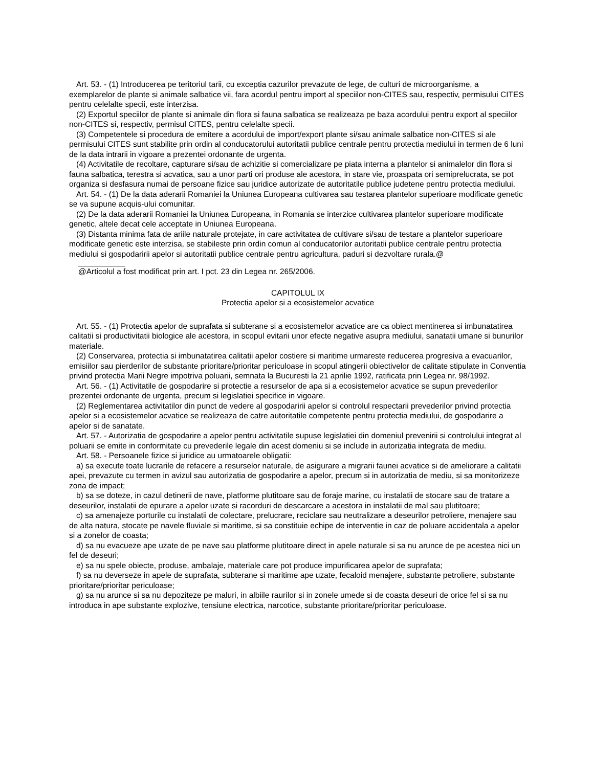Art. 53. - (1) Introducerea pe teritoriul tarii, cu exceptia cazurilor prevazute de lege, de culturi de microorganisme, a exemplarelor de plante si animale salbatice vii, fara acordul pentru import al speciilor non-CITES sau, respectiv, permisului CITES pentru celelalte specii, este interzisa.
(2) Exportul speciilor de plante si animale din flora si fauna salbatica se realizeaza pe baza acordului pentru export al speciilor non-CITES si, respectiv, permisul CITES, pentru celelalte specii.
(3) Competentele si procedura de emitere a acordului de import/export plante si/sau animale salbatice non-CITES si ale permisului CITES sunt stabilite prin ordin al conducatorului autoritatii publice centrale pentru protectia mediului in termen de 6 luni de la data intrarii in vigoare a prezentei ordonante de urgenta.
(4) Activitatile de recoltare, capturare si/sau de achizitie si comercializare pe piata interna a plantelor si animalelor din flora si fauna salbatica, terestra si acvatica, sau a unor parti ori produse ale acestora, in stare vie, proaspata ori semiprelucrata, se pot organiza si desfasura numai de persoane fizice sau juridice autorizate de autoritatile publice judetene pentru protectia mediului.
Art. 54. - (1) De la data aderarii Romaniei la Uniunea Europeana cultivarea sau testarea plantelor superioare modificate genetic se va supune acquis-ului comunitar.
(2) De la data aderarii Romaniei la Uniunea Europeana, in Romania se interzice cultivarea plantelor superioare modificate genetic, altele decat cele acceptate in Uniunea Europeana.
(3) Distanta minima fata de ariile naturale protejate, in care activitatea de cultivare si/sau de testare a plantelor superioare modificate genetic este interzisa, se stabileste prin ordin comun al conducatorilor autoritatii publice centrale pentru protectia mediului si gospodaririi apelor si autoritatii publice centrale pentru agricultura, paduri si dezvoltare rurala.@
@Articolul a fost modificat prin art. I pct. 23 din Legea nr. 265/2006.
CAPITOLUL IX
Protectia apelor si a ecosistemelor acvatice
Art. 55. - (1) Protectia apelor de suprafata si subterane si a ecosistemelor acvatice are ca obiect mentinerea si imbunatatirea calitatii si productivitatii biologice ale acestora, in scopul evitarii unor efecte negative asupra mediului, sanatatii umane si bunurilor materiale.
(2) Conservarea, protectia si imbunatatirea calitatii apelor costiere si maritime urmareste reducerea progresiva a evacuarilor, emisiilor sau pierderilor de substante prioritare/prioritar periculoase in scopul atingerii obiectivelor de calitate stipulate in Conventia privind protectia Marii Negre impotriva poluarii, semnata la Bucuresti la 21 aprilie 1992, ratificata prin Legea nr. 98/1992.
Art. 56. - (1) Activitatile de gospodarire si protectie a resurselor de apa si a ecosistemelor acvatice se supun prevederilor prezentei ordonante de urgenta, precum si legislatiei specifice in vigoare.
(2) Reglementarea activitatilor din punct de vedere al gospodaririi apelor si controlul respectarii prevederilor privind protectia apelor si a ecosistemelor acvatice se realizeaza de catre autoritatile competente pentru protectia mediului, de gospodarire a apelor si de sanatate.
Art. 57. - Autorizatia de gospodarire a apelor pentru activitatile supuse legislatiei din domeniul prevenirii si controlului integrat al poluarii se emite in conformitate cu prevederile legale din acest domeniu si se include in autorizatia integrata de mediu.
Art. 58. - Persoanele fizice si juridice au urmatoarele obligatii:
a) sa execute toate lucrarile de refacere a resurselor naturale, de asigurare a migrarii faunei acvatice si de ameliorare a calitatii apei, prevazute cu termen in avizul sau autorizatia de gospodarire a apelor, precum si in autorizatia de mediu, si sa monitorizeze zona de impact;
b) sa se doteze, in cazul detinerii de nave, platforme plutitoare sau de foraje marine, cu instalatii de stocare sau de tratare a deseurilor, instalatii de epurare a apelor uzate si racorduri de descarcare a acestora in instalatii de mal sau plutitoare;
c) sa amenajeze porturile cu instalatii de colectare, prelucrare, reciclare sau neutralizare a deseurilor petroliere, menajere sau de alta natura, stocate pe navele fluviale si maritime, si sa constituie echipe de interventie in caz de poluare accidentala a apelor si a zonelor de coasta;
d) sa nu evacueze ape uzate de pe nave sau platforme plutitoare direct in apele naturale si sa nu arunce de pe acestea nici un fel de deseuri;
e) sa nu spele obiecte, produse, ambalaje, materiale care pot produce impurificarea apelor de suprafata;
f) sa nu deverseze in apele de suprafata, subterane si maritime ape uzate, fecaloid menajere, substante petroliere, substante prioritare/prioritar periculoase;
g) sa nu arunce si sa nu depoziteze pe maluri, in albiile raurilor si in zonele umede si de coasta deseuri de orice fel si sa nu introduca in ape substante explozive, tensiune electrica, narcotice, substante prioritare/prioritar periculoase.